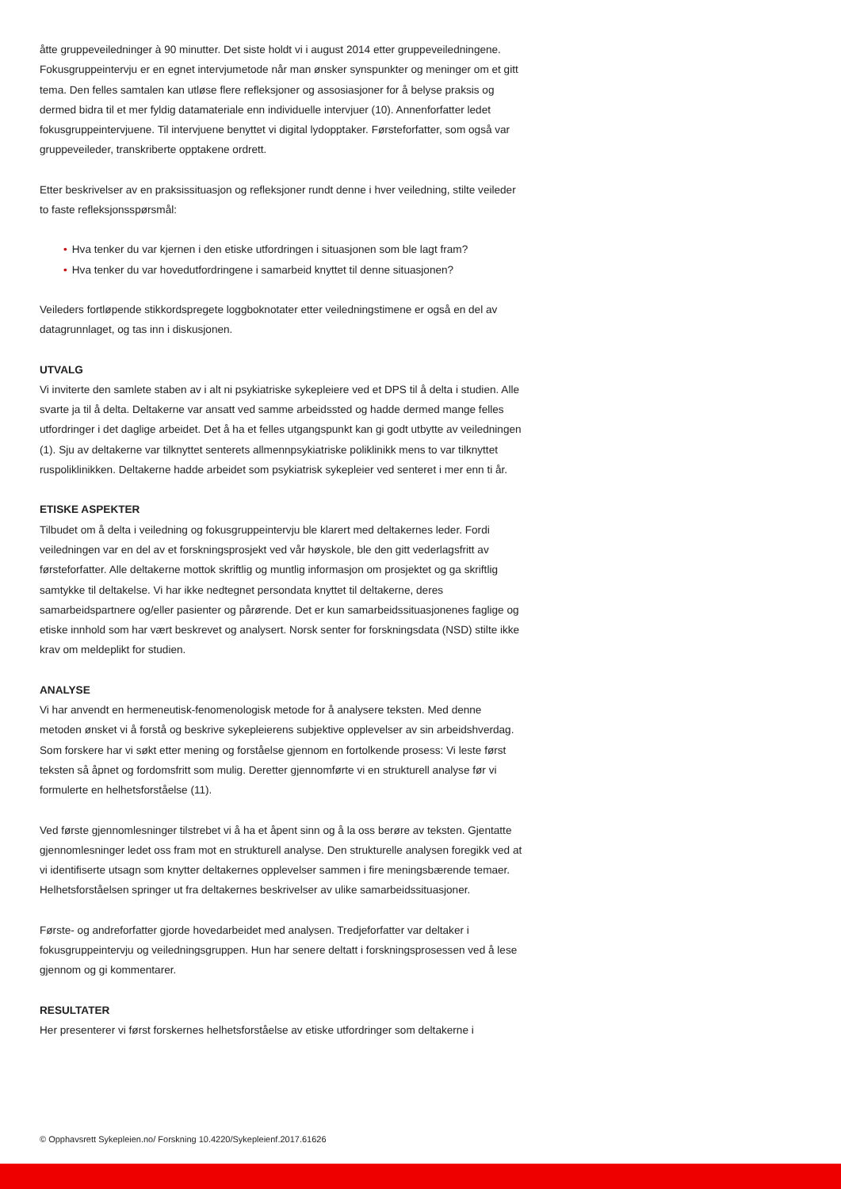åtte gruppeveiledninger à 90 minutter. Det siste holdt vi i august 2014 etter gruppeveiledningene. Fokusgruppeintervju er en egnet intervjumetode når man ønsker synspunkter og meninger om et gitt tema. Den felles samtalen kan utløse flere refleksjoner og assosiasjoner for å belyse praksis og dermed bidra til et mer fyldig datamateriale enn individuelle intervjuer (10). Annenforfatter ledet fokusgruppeintervjuene. Til intervjuene benyttet vi digital lydopptaker. Førsteforfatter, som også var gruppeveileder, transkriberte opptakene ordrett.
Etter beskrivelser av en praksissituasjon og refleksjoner rundt denne i hver veiledning, stilte veileder to faste refleksjonsspørsmål:
• Hva tenker du var kjernen i den etiske utfordringen i situasjonen som ble lagt fram?
• Hva tenker du var hovedutfordringene i samarbeid knyttet til denne situasjonen?
Veileders fortløpende stikkordspregete loggboknotater etter veiledningstimene er også en del av datagrunnlaget, og tas inn i diskusjonen.
UTVALG
Vi inviterte den samlete staben av i alt ni psykiatriske sykepleiere ved et DPS til å delta i studien. Alle svarte ja til å delta. Deltakerne var ansatt ved samme arbeidssted og hadde dermed mange felles utfordringer i det daglige arbeidet. Det å ha et felles utgangspunkt kan gi godt utbytte av veiledningen (1). Sju av deltakerne var tilknyttet senterets allmennpsykiatriske poliklinikk mens to var tilknyttet ruspoliklinikken. Deltakerne hadde arbeidet som psykiatrisk sykepleier ved senteret i mer enn ti år.
ETISKE ASPEKTER
Tilbudet om å delta i veiledning og fokusgruppeintervju ble klarert med deltakernes leder. Fordi veiledningen var en del av et forskningsprosjekt ved vår høyskole, ble den gitt vederlagsfritt av førsteforfatter. Alle deltakerne mottok skriftlig og muntlig informasjon om prosjektet og ga skriftlig samtykke til deltakelse. Vi har ikke nedtegnet persondata knyttet til deltakerne, deres samarbeidspartnere og/eller pasienter og pårørende. Det er kun samarbeidssituasjonenes faglige og etiske innhold som har vært beskrevet og analysert. Norsk senter for forskningsdata (NSD) stilte ikke krav om meldeplikt for studien.
ANALYSE
Vi har anvendt en hermeneutisk-fenomenologisk metode for å analysere teksten. Med denne metoden ønsket vi å forstå og beskrive sykepleierens subjektive opplevelser av sin arbeidshverdag. Som forskere har vi søkt etter mening og forståelse gjennom en fortolkende prosess: Vi leste først teksten så åpnet og fordomsfritt som mulig. Deretter gjennomførte vi en strukturell analyse før vi formulerte en helhetsforståelse (11).
Ved første gjennomlesninger tilstrebet vi å ha et åpent sinn og å la oss berøre av teksten. Gjentatte gjennomlesninger ledet oss fram mot en strukturell analyse. Den strukturelle analysen foregikk ved at vi identifiserte utsagn som knytter deltakernes opplevelser sammen i fire meningsbærende temaer. Helhetsforståelsen springer ut fra deltakernes beskrivelser av ulike samarbeidssituasjoner.
Første- og andreforfatter gjorde hovedarbeidet med analysen. Tredjeforfatter var deltaker i fokusgruppeintervju og veiledningsgruppen. Hun har senere deltatt i forskningsprosessen ved å lese gjennom og gi kommentarer.
RESULTATER
Her presenterer vi først forskernes helhetsforståelse av etiske utfordringer som deltakerne i
© Opphavsrett Sykepleien.no/ Forskning 10.4220/Sykepleienf.2017.61626